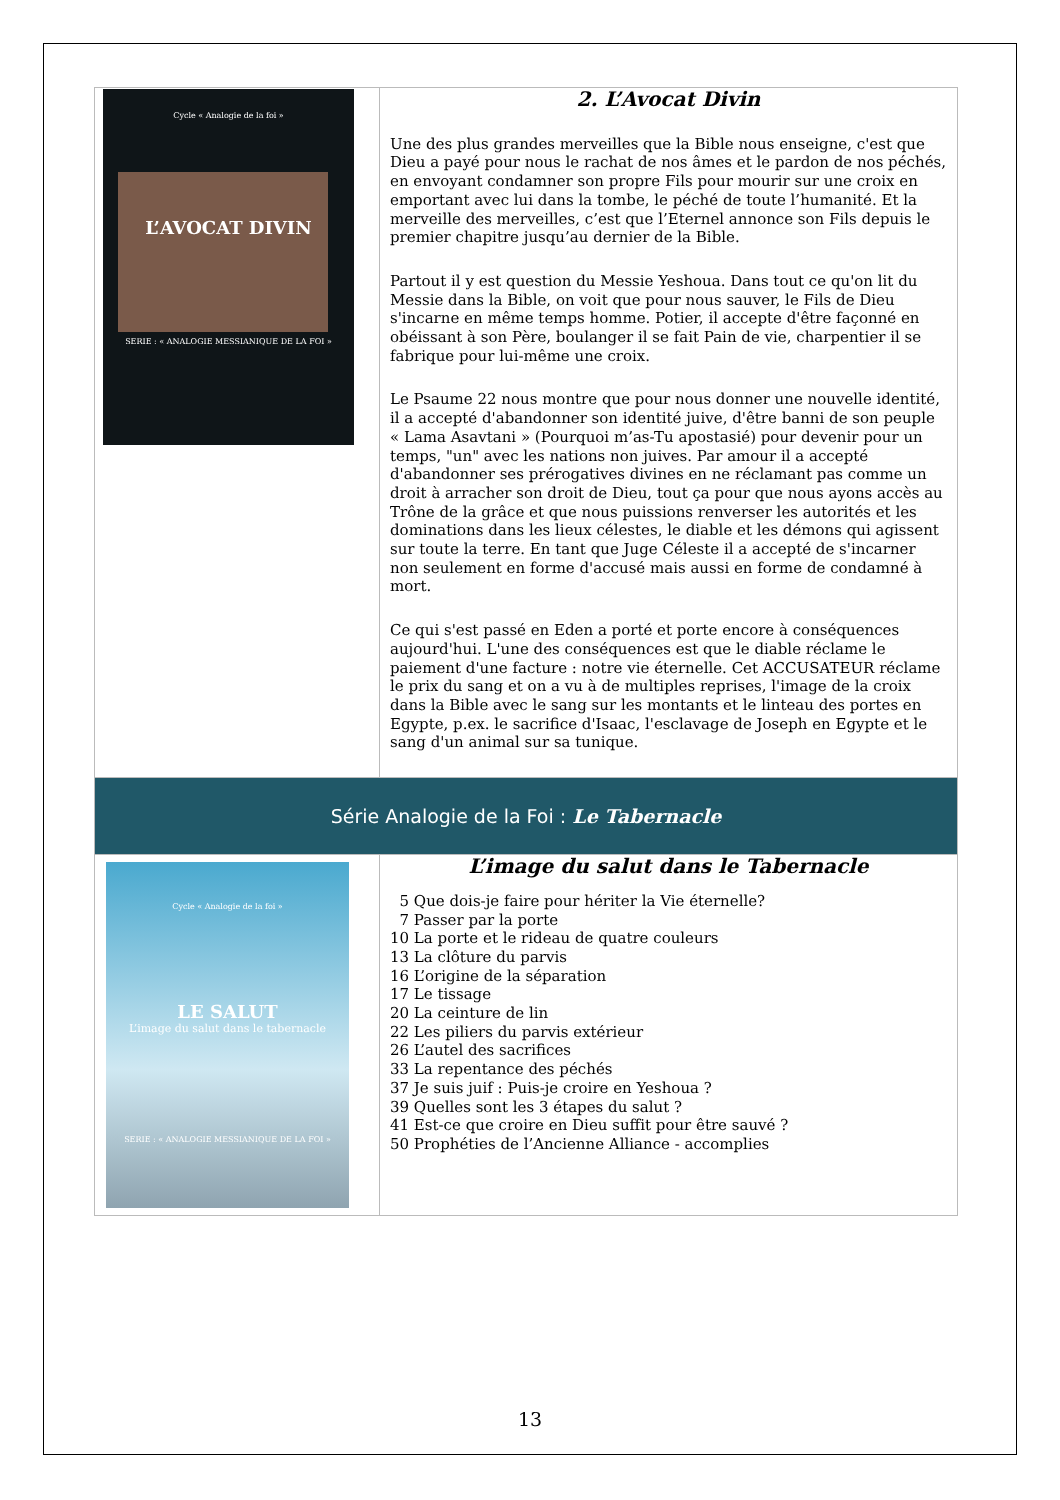| Cycle « Analogie de la foi » L’AVOCAT DIVIN SERIE : « ANALOGIE MESSIANIQUE DE LA FOI » | 2. L’Avocat Divin Une des plus grandes merveilles que la Bible nous enseigne, c'est que Dieu a payé pour nous le rachat de nos âmes et le pardon de nos péchés, en envoyant condamner son propre Fils pour mourir sur une croix en emportant avec lui dans la tombe, le péché de toute l’humanité. Et la merveille des merveilles, c’est que l’Eternel annonce son Fils depuis le premier chapitre jusqu’au dernier de la Bible. Partout il y est question du Messie Yeshoua. Dans tout ce qu'on lit du Messie dans la Bible, on voit que pour nous sauver, le Fils de Dieu s'incarne en même temps homme. Potier, il accepte d'être façonné en obéissant à son Père, boulanger il se fait Pain de vie, charpentier il se fabrique pour lui-même une croix. Le Psaume 22 nous montre que pour nous donner une nouvelle identité, il a accepté d'abandonner son identité juive, d'être banni de son peuple « Lama Asavtani » (Pourquoi m’as-Tu apostasié) pour devenir pour un temps, "un" avec les nations non juives. Par amour il a accepté d'abandonner ses prérogatives divines en ne réclamant pas comme un droit à arracher son droit de Dieu, tout ça pour que nous ayons accès au Trône de la grâce et que nous puissions renverser les autorités et les dominations dans les lieux célestes, le diable et les démons qui agissent sur toute la terre. En tant que Juge Céleste il a accepté de s'incarner non seulement en forme d'accusé mais aussi en forme de condamné à mort. Ce qui s'est passé en Eden a porté et porte encore à conséquences aujourd'hui. L'une des conséquences est que le diable réclame le paiement d'une facture : notre vie éternelle. Cet ACCUSATEUR réclame le prix du sang et on a vu à de multiples reprises, l'image de la croix dans la Bible avec le sang sur les montants et le linteau des portes en Egypte, p.ex. le sacrifice d'Isaac, l'esclavage de Joseph en Egypte et le sang d'un animal sur sa tunique. |
| Série Analogie de la Foi : Le Tabernacle | |
| Cycle « Analogie de la foi » LE SALUT L’image du salut dans le tabernacle SERIE : « ANALOGIE MESSIANIQUE DE LA FOI » | L’image du salut dans le Tabernacle 5 Que dois-je faire pour hériter la Vie éternelle? 7 Passer par la porte 10 La porte et le rideau de quatre couleurs 13 La clôture du parvis 16 L’origine de la séparation 17 Le tissage 20 La ceinture de lin 22 Les piliers du parvis extérieur 26 L’autel des sacrifices 33 La repentance des péchés 37 Je suis juif : Puis-je croire en Yeshoua ? 39 Quelles sont les 3 étapes du salut ? 41 Est-ce que croire en Dieu suffit pour être sauvé ? 50 Prophéties de l’Ancienne Alliance - accomplies |
13